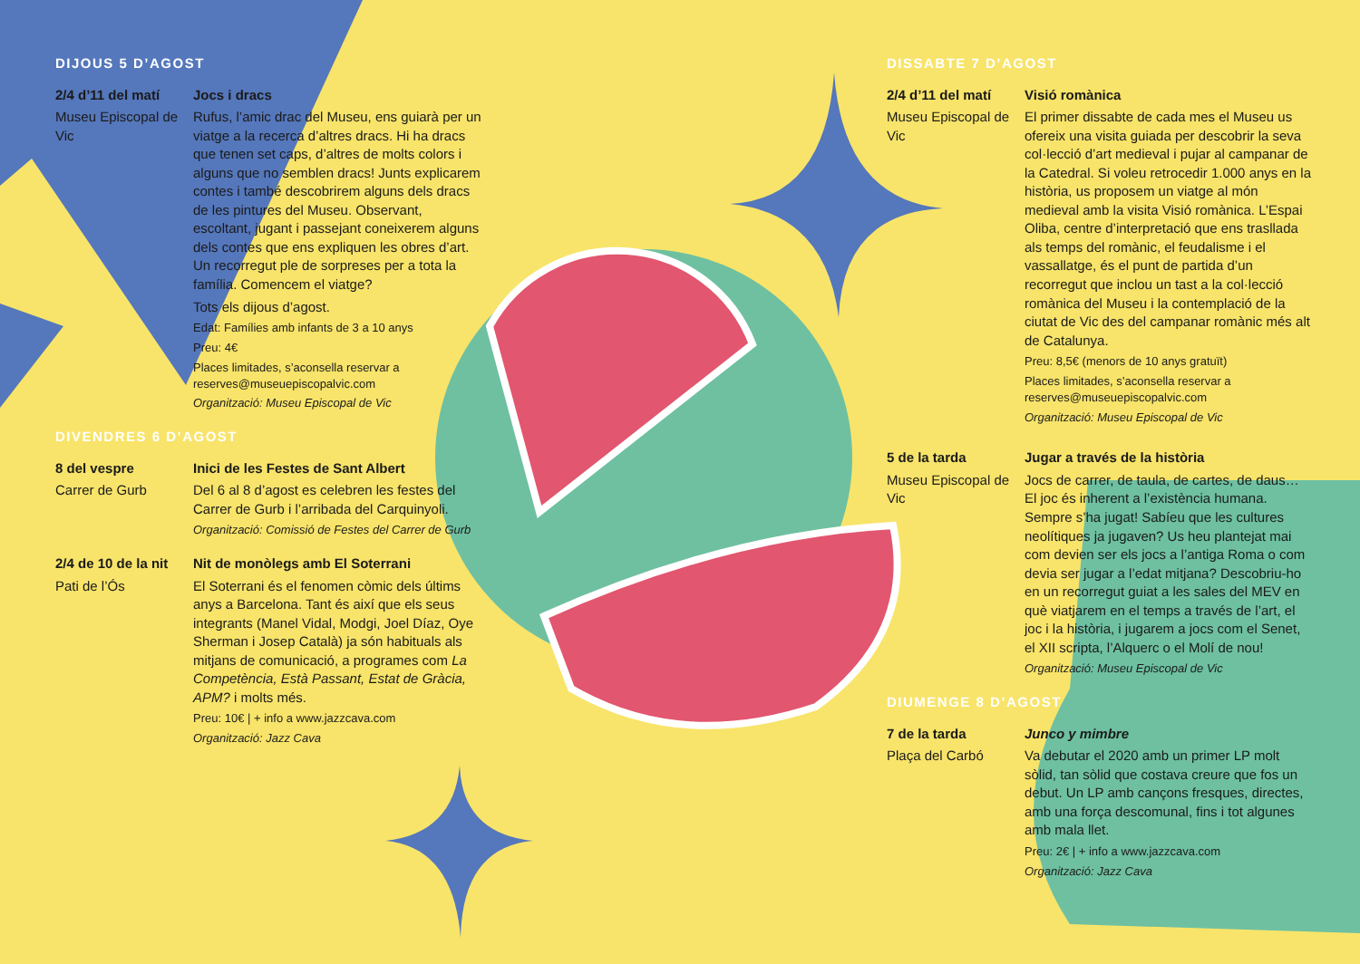DIJOUS 5 D’AGOST
2/4 d’11 del matí
Museu Episcopal de Vic
Jocs i dracs
Rufus, l’amic drac del Museu, ens guiarà per un viatge a la recerca d’altres dracs. Hi ha dracs que tenen set caps, d’altres de molts colors i alguns que no semblen dracs! Junts explicarem contes i també descobrirem alguns dels dracs de les pintures del Museu. Observant, escoltant, jugant i passejant coneixerem alguns dels contes que ens expliquen les obres d’art. Un recorregut ple de sorpreses per a tota la família. Comencem el viatge?
Tots els dijous d’agost.
Edat: Famílies amb infants de 3 a 10 anys
Preu: 4€
Places limitades, s’aconsella reservar a reserves@museuepiscopalvic.com
Organització: Museu Episcopal de Vic
DIVENDRES 6 D’AGOST
8 del vespre
Carrer de Gurb
Inici de les Festes de Sant Albert
Del 6 al 8 d’agost es celebren les festes del Carrer de Gurb i l’arribada del Carquinyoli.
Organització: Comissió de Festes del Carrer de Gurb
2/4 de 10 de la nit
Pati de l’Ós
Nit de monòlegs amb El Soterrani
El Soterrani és el fenomen còmic dels últims anys a Barcelona. Tant és així que els seus integrants (Manel Vidal, Modgi, Joel Díaz, Oye Sherman i Josep Català) ja són habituals als mitjans de comunicació, a programes com La Competència, Està Passant, Estat de Gràcia, APM? i molts més.
Preu: 10€ | + info a www.jazzcava.com
Organització: Jazz Cava
DISSABTE 7 D’AGOST
2/4 d’11 del matí
Museu Episcopal de Vic
Visió romànica
El primer dissabte de cada mes el Museu us ofereix una visita guiada per descobrir la seva col·lecció d’art medieval i pujar al campanar de la Catedral. Si voleu retrocedir 1.000 anys en la història, us proposem un viatge al món medieval amb la visita Visió romànica. L’Espai Oliba, centre d’interpretació que ens trasllada als temps del romànic, el feudalisme i el vassallatge, és el punt de partida d’un recorregut que inclou un tast a la col·lecció romànica del Museu i la contemplació de la ciutat de Vic des del campanar romànic més alt de Catalunya.
Preu: 8,5€ (menors de 10 anys gratuït)
Places limitades, s’aconsella reservar a reserves@museuepiscopalvic.com
Organització: Museu Episcopal de Vic
5 de la tarda
Museu Episcopal de Vic
Jugar a través de la història
Jocs de carrer, de taula, de cartes, de daus… El joc és inherent a l’existència humana. Sempre s’ha jugat! Sabíeu que les cultures neolítiques ja jugaven? Us heu plantejat mai com devien ser els jocs a l’antiga Roma o com devia ser jugar a l’edat mitjana? Descobriu-ho en un recorregut guiat a les sales del MEV en què viatjarem en el temps a través de l’art, el joc i la història, i jugarem a jocs com el Senet, el XII scripta, l’Alquerc o el Molí de nou!
Organització: Museu Episcopal de Vic
DIUMENGE 8 D’AGOST
7 de la tarda
Plaça del Carbó
Junco y mimbre
Va debutar el 2020 amb un primer LP molt sòlid, tan sòlid que costava creure que fos un debut. Un LP amb cançons fresques, directes, amb una força descomunal, fins i tot algunes amb mala llet.
Preu: 2€ | + info a www.jazzcava.com
Organització: Jazz Cava